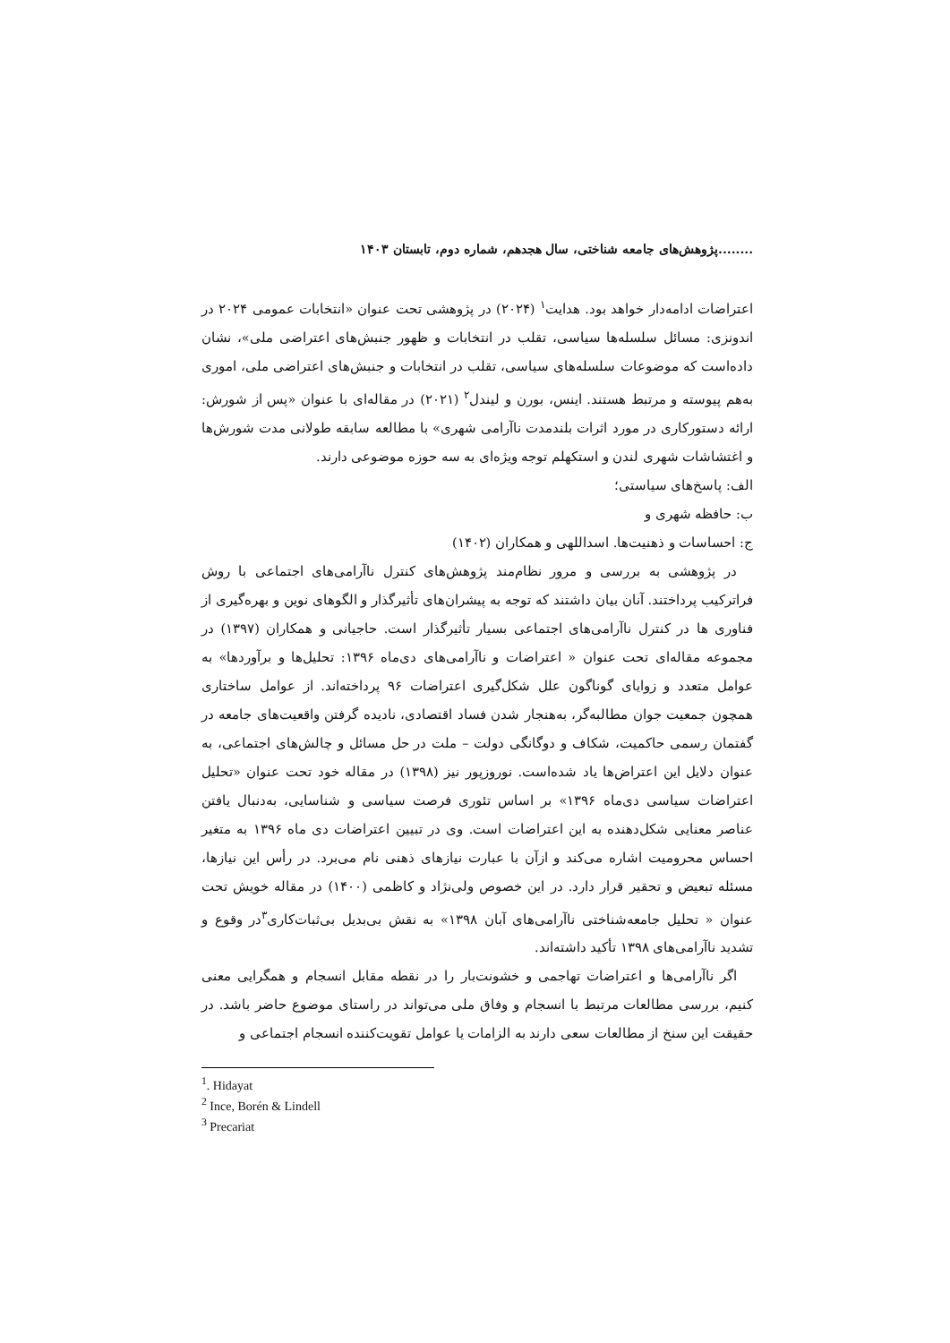........پژوهش‌های جامعه شناختی، سال هجدهم، شماره دوم، تابستان ۱۴۰۳
اعتراضات ادامه‌دار خواهد بود. هدایت<sup>۱</sup> (۲۰۲۴) در پژوهشی تحت عنوان «انتخابات عمومی ۲۰۲۴ در اندونزی: مسائل سلسله‌ها سیاسی، تقلب در انتخابات و ظهور جنبش‌های اعتراضی ملی»، نشان داده‌است که موضوعات سلسله‌های سیاسی، تقلب در انتخابات و جنبش‌های اعتراضی ملی، اموری به‌هم پیوسته و مرتبط هستند. اینس، بورن و لیندل<sup>۲</sup> (۲۰۲۱) در مقاله‌ای با عنوان «پس از شورش: ارائه دستورکاری در مورد اثرات بلندمدت ناآرامی شهری» با مطالعه سابقه طولانی مدت شورش‌ها و اغتشاشات شهری لندن و استکهلم توجه ویژه‌ای به سه حوزه موضوعی دارند.
الف: پاسخ‌های سیاستی؛
ب: حافظه شهری و
ج: احساسات و ذهنیت‌ها. اسداللهی و همکاران (۱۴۰۲)
در پژوهشی به بررسی و مرور نظام‌مند پژوهش‌های کنترل ناآرامی‌های اجتماعی با روش فراترکیب پرداختند. آنان بیان داشتند که توجه به پیشران‌های تأثیرگذار و الگوهای نوین و بهره‌گیری از فناوری ها در کنترل ناآرامی‌های اجتماعی بسیار تأثیرگذار است. حاجیانی و همکاران (۱۳۹۷) در مجموعه مقاله‌ای تحت عنوان « اعتراضات و ناآرامی‌های دی‌ماه ۱۳۹۶: تحلیل‌ها و برآوردها» به عوامل متعدد و زوایای گوناگون علل شکل‌گیری اعتراضات ۹۶ پرداخته‌اند. از عوامل ساختاری همچون جمعیت جوان مطالبه‌گر، به‌هنجار شدن فساد اقتصادی، نادیده گرفتن واقعیت‌های جامعه در گفتمان رسمی حاکمیت، شکاف و دوگانگی دولت – ملت در حل مسائل و چالش‌های اجتماعی، به عنوان دلایل این اعتراض‌ها یاد شده‌است. نوروزپور نیز (۱۳۹۸) در مقاله خود تحت عنوان «تحلیل اعتراضات سیاسی دی‌ماه ۱۳۹۶» بر اساس تئوری فرصت سیاسی و شناسایی، به‌دنبال یافتن عناصر معنایی شکل‌دهنده به این اعتراضات است. وی در تبیین اعتراضات دی ماه ۱۳۹۶ به متغیر احساس محرومیت اشاره می‌کند و ازآن با عبارت نیازهای ذهنی نام می‌برد. در رأس این نیازها، مسئله تبعیض و تحقیر قرار دارد. در این خصوص ولی‌نژاد و کاظمی (۱۴۰۰) در مقاله خویش تحت عنوان « تحلیل جامعه‌شناختی ناآرامی‌های آبان ۱۳۹۸» به نقش بی‌بدیل بی‌ثبات‌کاری<sup>۳</sup>در وقوع و تشدید ناآرامی‌های ۱۳۹۸ تأکید داشته‌اند.
اگر ناآرامی‌ها و اعتراضات تهاجمی و خشونت‌بار را در نقطه مقابل انسجام و همگرایی معنی کنیم، بررسی مطالعات مرتبط با انسجام و وفاق ملی می‌تواند در راستای موضوع حاضر باشد. در حقیقت این سنخ از مطالعات سعی دارند به الزامات یا عوامل تقویت‌کننده انسجام اجتماعی و
<sup>1</sup>. Hidayat
<sup>2</sup> Ince, Borén & Lindell
<sup>3</sup> Precariat